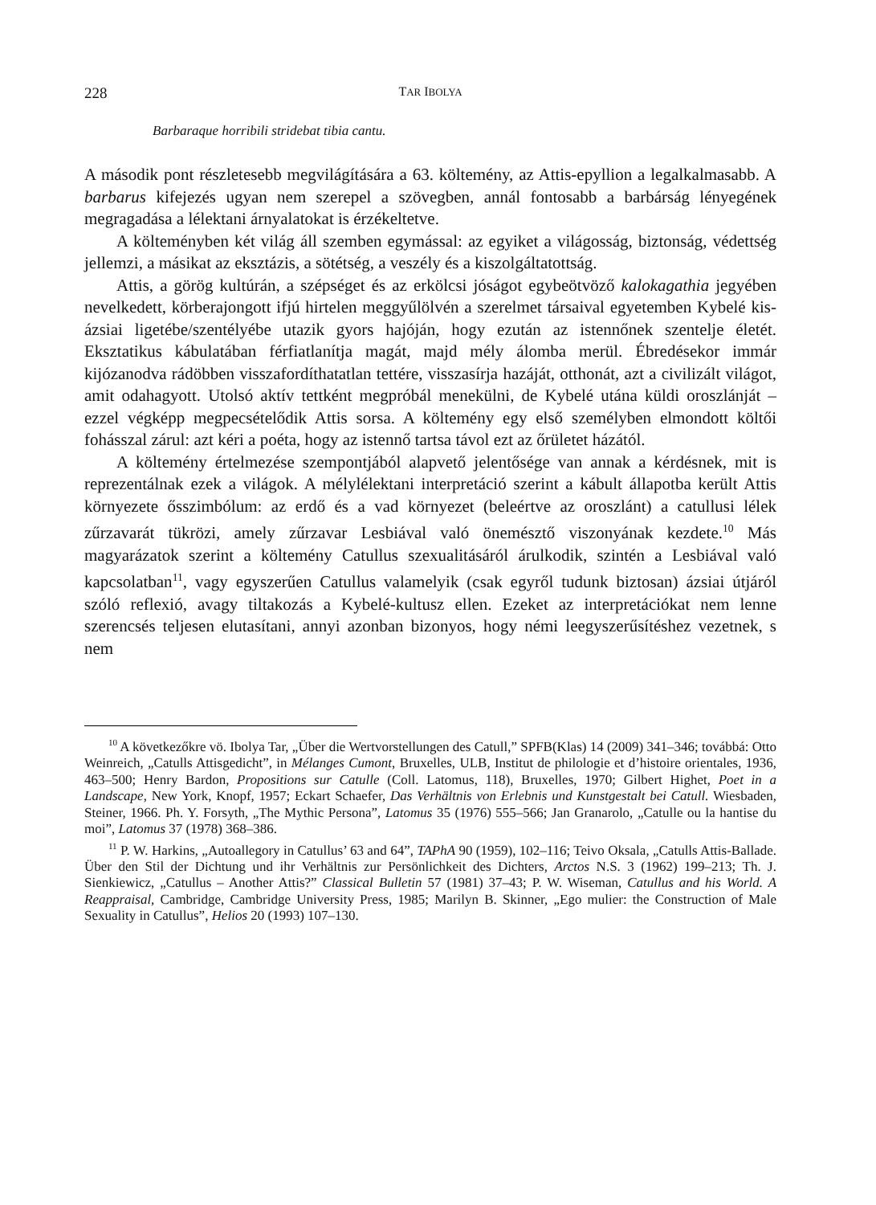228 TAR IBOLYA
Barbaraque horribili stridebat tibia cantu.
A második pont részletesebb megvilágítására a 63. költemény, az Attis-epyllion a legalkalmasabb. A barbarus kifejezés ugyan nem szerepel a szövegben, annál fontosabb a barbárság lényegének megragadása a lélektani árnyalatokat is érzékeltetve.
A költeményben két világ áll szemben egymással: az egyiket a világosság, biztonság, védettség jellemzi, a másikat az eksztázis, a sötétség, a veszély és a kiszolgáltatottság.
Attis, a görög kultúrán, a szépséget és az erkölcsi jóságot egybeötvöző kalokagathia jegyében nevelkedett, körberajongott ifjú hirtelen meggyűlölvén a szerelmet társaival egyetemben Kybelé kis-ázsiai ligetébe/szentélyébe utazik gyors hajóján, hogy ezután az istennőnek szentelje életét. Eksztatikus kábulatában férfiatlanítja magát, majd mély álomba merül. Ébredésekor immár kijózanodva rádöbben visszafordíthatatlan tettére, visszasírja hazáját, otthonát, azt a civilizált világot, amit odahagyott. Utolsó aktív tettként megpróbál menekülni, de Kybelé utána küldi oroszlánját – ezzel végképp megpecsételődik Attis sorsa. A költemény egy első személyben elmondott költői fohásszal zárul: azt kéri a poéta, hogy az istennő tartsa távol ezt az őrületet házától.
A költemény értelmezése szempontjából alapvető jelentősége van annak a kérdésnek, mit is reprezentálnak ezek a világok. A mélylélektani interpretáció szerint a kábult állapotba került Attis környezete ősszimbólum: az erdő és a vad környezet (beleértve az oroszlánt) a catullusi lélek zűrzavarát tükrözi, amely zűrzavar Lesbiával való önemésztő viszonyának kezdete.<sup>10</sup> Más magyarázatok szerint a költemény Catullus szexualitásáról árulkodik, szintén a Lesbiával való kapcsolatban<sup>11</sup>, vagy egyszerűen Catullus valamelyik (csak egyről tudunk biztosan) ázsiai útjáról szóló reflexió, avagy tiltakozás a Kybelé-kultusz ellen. Ezeket az interpretációkat nem lenne szerencsés teljesen elutasítani, annyi azonban bizonyos, hogy némi leegyszerűsítéshez vezetnek, s nem
<sup>10</sup> A következőkre vö. Ibolya Tar, „Über die Wertvorstellungen des Catull,” SPFB(Klas) 14 (2009) 341–346; továbbá: Otto Weinreich, „Catulls Attisgedicht”, in Mélanges Cumont, Bruxelles, ULB, Institut de philologie et d’histoire orientales, 1936, 463–500; Henry Bardon, Propositions sur Catulle (Coll. Latomus, 118), Bruxelles, 1970; Gilbert Highet, Poet in a Landscape, New York, Knopf, 1957; Eckart Schaefer, Das Verhältnis von Erlebnis und Kunstgestalt bei Catull. Wiesbaden, Steiner, 1966. Ph. Y. Forsyth, „The Mythic Persona”, Latomus 35 (1976) 555–566; Jan Granarolo, „Catulle ou la hantise du moi”, Latomus 37 (1978) 368–386.
<sup>11</sup> P. W. Harkins, „Autoallegory in Catullus’ 63 and 64”, TAPhA 90 (1959), 102–116; Teivo Oksala, „Catulls Attis-Ballade. Über den Stil der Dichtung und ihr Verhältnis zur Persönlichkeit des Dichters, Arctos N.S. 3 (1962) 199–213; Th. J. Sienkiewicz, „Catullus – Another Attis?” Classical Bulletin 57 (1981) 37–43; P. W. Wiseman, Catullus and his World. A Reappraisal, Cambridge, Cambridge University Press, 1985; Marilyn B. Skinner, „Ego mulier: the Construction of Male Sexuality in Catullus”, Helios 20 (1993) 107–130.